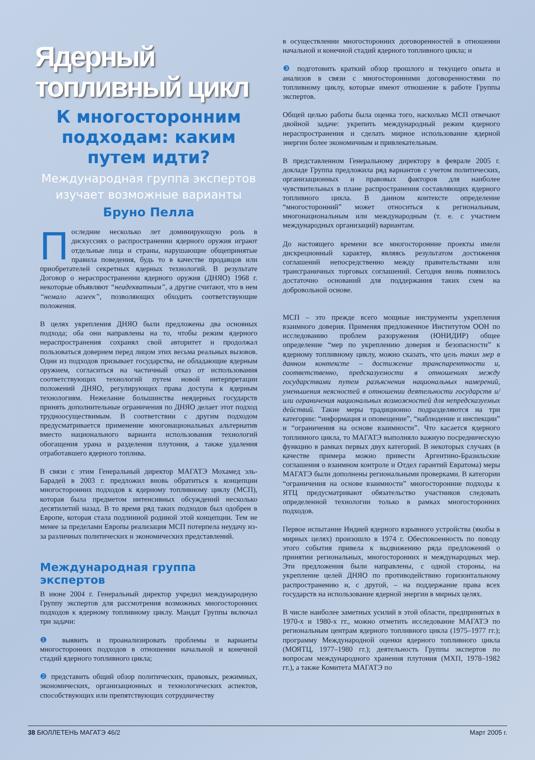Ядерный топливный цикл
К многосторонним подходам: каким путем идти?
Международная группа экспертов изучает возможные варианты
Бруно Пелла
Последние несколько лет доминирующую роль в дискуссиях о распространении ядерного оружия играют отдельные лица и страны, нарушающие общепринятые правила поведения, будь то в качестве продавцов или приобретателей секретных ядерных технологий. В результате Договор о нераспространении ядерного оружия (ДНЯО) 1968 г. некоторые объявляют “неадекватным”, а другие считают, что в нем “немало лазеек”, позволяющих обходить соответствующие положения.
В целях укрепления ДНЯО были предложены два основных подхода; оба они направлены на то, чтобы режим ядерного нераспространения сохранял свой авторитет и продолжал пользоваться доверием перед лицом этих весьма реальных вызовов. Один из подходов призывает государства, не обладающие ядерным оружием, согласиться на частичный отказ от использования соответствующих технологий путем новой интерпретации положений ДНЯО, регулирующих права доступа к ядерным технологиям. Нежелание большинства неядерных государств принять дополнительные ограничения по ДНЯО делает этот подход трудноосуществимым. В соответствии с другим подходом предусматривается применение многонациональных альтернатив вместо национального варианта использования технологий обогащения урана и разделения плутония, а также удаления отработавшего ядерного топлива.
В связи с этим Генеральный директор МАГАТЭ Мохамед эль-Барадей в 2003 г. предложил вновь обратиться к концепции многосторонних подходов к ядерному топливному циклу (МСП), которая была предметом интенсивных обсуждений несколько десятилетий назад. В то время ряд таких подходов был одобрен в Европе, которая стала подлинной родиной этой концепции. Тем не менее за пределами Европы реализация МСП потерпела неудачу из-за различных политических и экономических представлений.
Международная группа экспертов
В июне 2004 г. Генеральный директор учредил международную Группу экспертов для рассмотрения возможных многосторонних подходов к ядерному топливному циклу. Мандат Группы включал три задачи:
❶ выявить и проанализировать проблемы и варианты многосторонних подходов в отношении начальной и конечной стадий ядерного топливного цикла;
❷ представить общий обзор политических, правовых, режимных, экономических, организационных и технологических аспектов, способствующих или препятствующих сотрудничеству
в осуществлении многосторонних договоренностей в отношении начальной и конечной стадий ядерного топливного цикла; и
❸ подготовить краткий обзор прошлого и текущего опыта и анализов в связи с многосторонними договоренностями по топливному циклу, которые имеют отношение к работе Группы экспертов.
Общей целью работы была оценка того, насколько МСП отвечают двойной задаче: укрепить международный режим ядерного нераспространения и сделать мирное использование ядерной энергии более экономичным и привлекательным.
В представленном Генеральному директору в феврале 2005 г. докладе Группа предложила ряд вариантов с учетом политических, организационных и правовых факторов для наиболее чувствительных в плане распространения составляющих ядерного топливного цикла. В данном контексте определение “многосторонний” может относиться к региональным, многонациональным или международным (т. е. с участием международных организаций) вариантам.
До настоящего времени все многосторонние проекты имели дискреционный характер, являясь результатом достижения соглашений непосредственно между правительствами или трансграничных торговых соглашений. Сегодня вновь появилось достаточно оснований для поддержания таких схем на добровольной основе.
МСП – это прежде всего мощные инструменты укрепления взаимного доверия. Применяя предложенное Институтом ООН по исследованию проблем разоружения (ЮНИДИР) общее определение “мер по укреплению доверия и безопасности” к ядерному топливному циклу, можно сказать, что цель таких мер в данном контексте – достижение транспарентности и, соответственно, предсказуемости в отношениях между государствами путем разъяснения национальных намерений, уменьшения неясностей в отношении деятельности государств и/или ограничения национальных возможностей для непредсказуемых действий. Такие меры традиционно подразделяются на три категории: “информация и оповещение”, “наблюдение и инспекции” и “ограничения на основе взаимности”. Что касается ядерного топливного цикла, то МАГАТЭ выполняло важную посредническую функцию в рамках первых двух категорий. В некоторых случаях (в качестве примера можно привести Аргентино-Бразильские соглашения о взаимном контроле и Отдел гарантий Евратома) меры МАГАТЭ были дополнены региональными проверками. В категории “ограничения на основе взаимности” многосторонние подходы к ЯТЦ предусматривают обязательство участников следовать определенной технологии только в рамках многосторонних подходов.
Первое испытание Индией ядерного взрывного устройства (якобы в мирных целях) произошло в 1974 г. Обеспокоенность по поводу этого события привела к выдвижению ряда предложений о принятии региональных, многосторонних и международных мер. Эти предложения были направлены, с одной стороны, на укрепление целей ДНЯО по противодействию горизонтальному распространению и, с другой, – на поддержание права всех государств на использование ядерной энергии в мирных целях.
В числе наиболее заметных усилий в этой области, предпринятых в 1970-х и 1980-х гг., можно отметить исследование МАГАТЭ по региональным центрам ядерного топливного цикла (1975–1977 гг.); программу Международной оценки ядерного топливного цикла (МОЯТЦ, 1977–1980 гг.); деятельность Группы экспертов по вопросам международного хранения плутония (МХП, 1978–1982 гг.), а также Комитета МАГАТЭ по
38 БЮЛЛЕТЕНЬ МАГАТЭ 46/2 Март 2005 г.